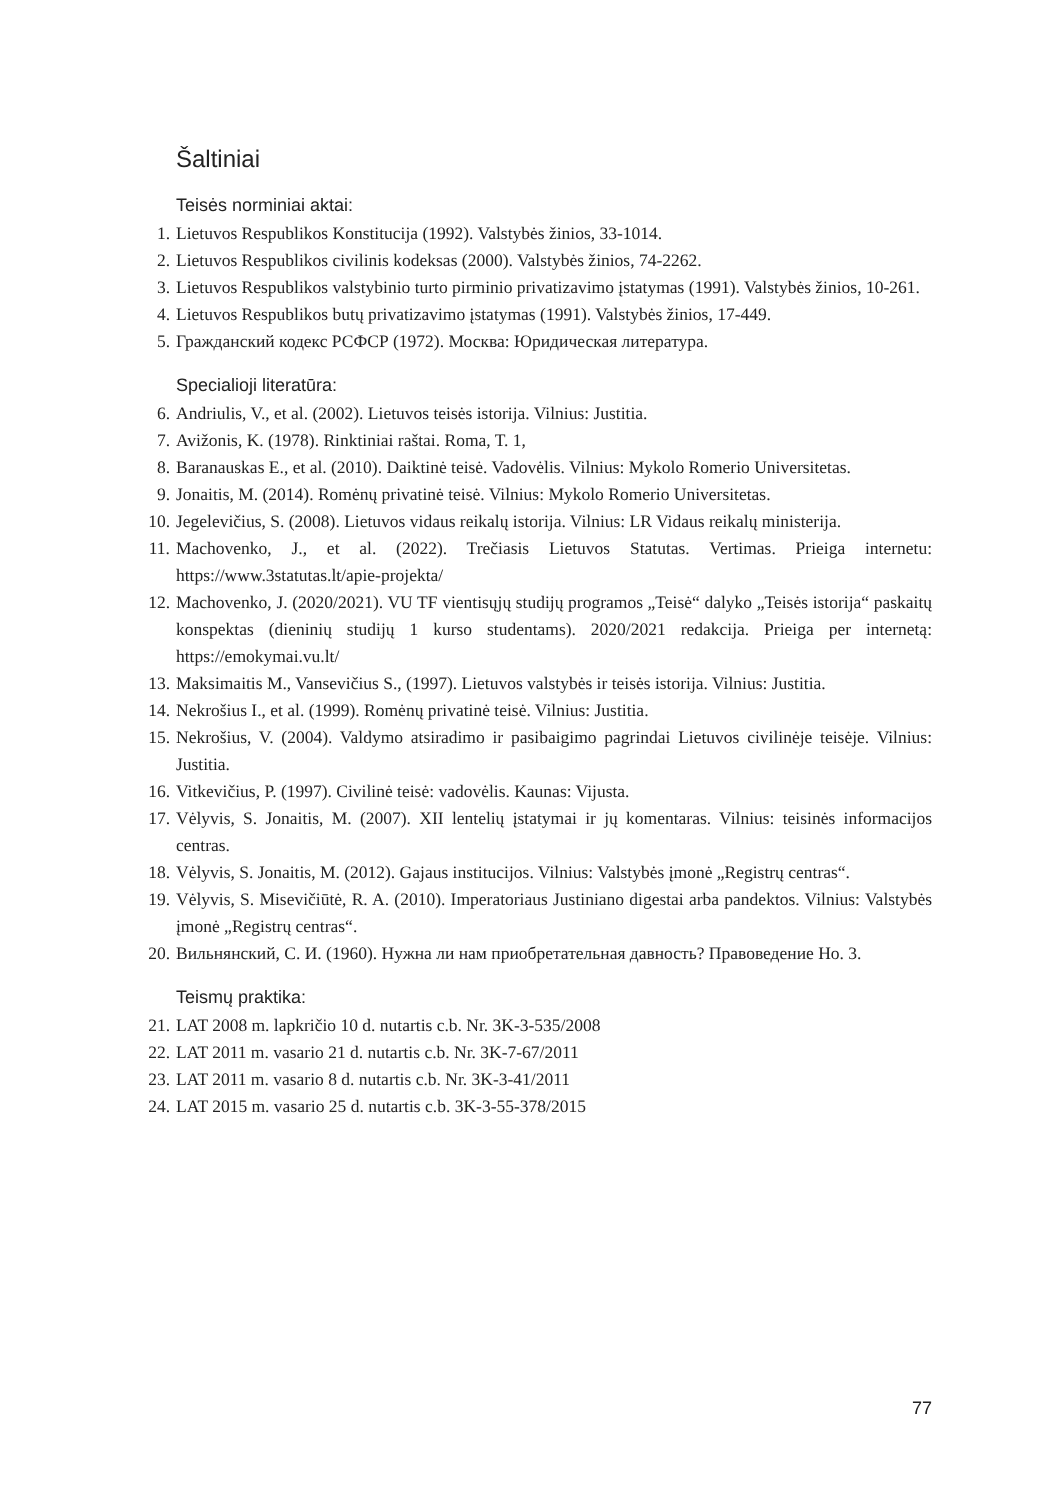Šaltiniai
Teisės norminiai aktai:
1. Lietuvos Respublikos Konstitucija (1992). Valstybės žinios, 33-1014.
2. Lietuvos Respublikos civilinis kodeksas (2000). Valstybės žinios, 74-2262.
3. Lietuvos Respublikos valstybinio turto pirminio privatizavimo įstatymas (1991). Valstybės žinios, 10-261.
4. Lietuvos Respublikos butų privatizavimo įstatymas (1991). Valstybės žinios, 17-449.
5. Гражданский кодекс РСФСР (1972). Москва: Юридическая литература.
Specialioji literatūra:
6. Andriulis, V., et al. (2002). Lietuvos teisės istorija. Vilnius: Justitia.
7. Avižonis, K. (1978). Rinktiniai raštai. Roma, T. 1,
8. Baranauskas E., et al. (2010). Daiktinė teisė. Vadovėlis. Vilnius: Mykolo Romerio Universitetas.
9. Jonaitis, M. (2014). Romėnų privatinė teisė. Vilnius: Mykolo Romerio Universitetas.
10. Jegelevičius, S. (2008). Lietuvos vidaus reikalų istorija. Vilnius: LR Vidaus reikalų ministerija.
11. Machovenko, J., et al. (2022). Trečiasis Lietuvos Statutas. Vertimas. Prieiga internetu: https://www.3statutas.lt/apie-projekta/
12. Machovenko, J. (2020/2021). VU TF vientisųjų studijų programos „Teisė“ dalyko „Teisės istorija“ paskaitų konspektas (dieninių studijų 1 kurso studentams). 2020/2021 redakcija. Prieiga per internetą: https://emokymai.vu.lt/
13. Maksimaitis M., Vansevičius S., (1997). Lietuvos valstybės ir teisės istorija. Vilnius: Justitia.
14. Nekrošius I., et al. (1999). Romėnų privatinė teisė. Vilnius: Justitia.
15. Nekrošius, V. (2004). Valdymo atsiradimo ir pasibaigimo pagrindai Lietuvos civilinėje teisėje. Vilnius: Justitia.
16. Vitkevičius, P. (1997). Civilinė teisė: vadovėlis. Kaunas: Vijusta.
17. Vėlyvis, S. Jonaitis, M. (2007). XII lentelių įstatymai ir jų komentaras. Vilnius: teisinės informacijos centras.
18. Vėlyvis, S. Jonaitis, M. (2012). Gajaus institucijos. Vilnius: Valstybės įmonė „Registrų centras“.
19. Vėlyvis, S. Misevičiūtė, R. A. (2010). Imperatoriaus Justiniano digestai arba pandektos. Vilnius: Valstybės įmonė „Registrų centras“.
20. Вильнянский, С. И. (1960). Нужна ли нам приобретательная давность? Правоведение Но. 3.
Teismų praktika:
21. LAT 2008 m. lapkričio 10 d. nutartis c.b. Nr. 3K-3-535/2008
22. LAT 2011 m. vasario 21 d. nutartis c.b. Nr. 3K-7-67/2011
23. LAT 2011 m. vasario 8 d. nutartis c.b. Nr. 3K-3-41/2011
24. LAT 2015 m. vasario 25 d. nutartis c.b. 3K-3-55-378/2015
77